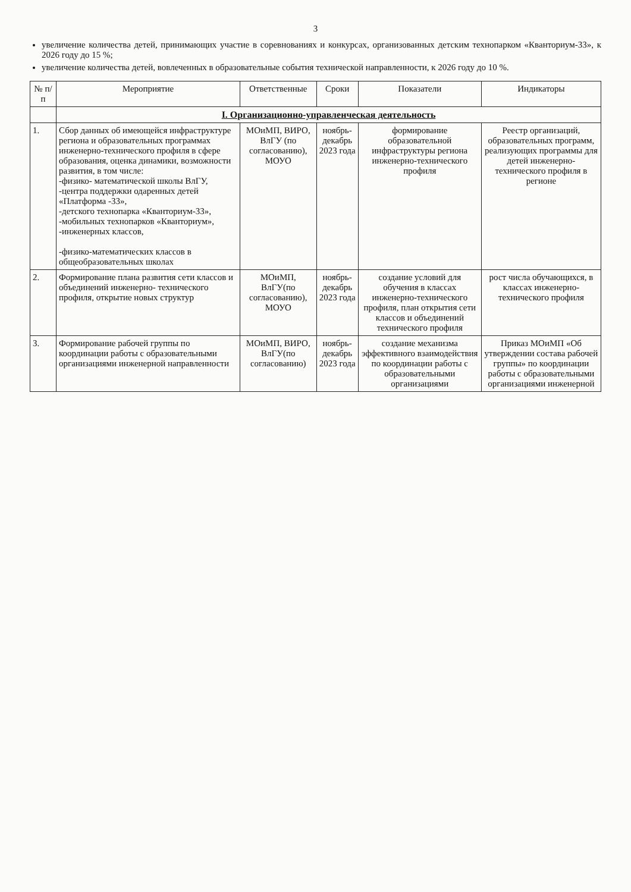3
увеличение количества детей, принимающих участие в соревнованиях и конкурсах, организованных детским технопарком «Кванториум-33», к 2026 году до 15 %;
увеличение количества детей, вовлеченных в образовательные события технической направленности, к 2026 году до 10 %.
| № п/п | Мероприятие | Ответственные | Сроки | Показатели | Индикаторы |
| --- | --- | --- | --- | --- | --- |
| | I. Организационно-управленческая деятельность | | | | |
| 1. | Сбор данных об имеющейся инфраструктуре региона и образовательных программах инженерно-технического профиля в сфере образования, оценка динамики, возможности развития, в том числе: -физико- математической школы ВлГУ, -центра поддержки одаренных детей «Платформа -33», -детского технопарка «Кванториум-33», -мобильных технопарков «Кванториум», -инженерных классов, -физико-математических классов в общеобразовательных школах | МОиМП, ВИРО, ВлГУ (по согласованию), МОУО | ноябрь-декабрь 2023 года | формирование образовательной инфраструктуры региона инженерно-технического профиля | Реестр организаций, образовательных программ, реализующих программы для детей инженерно-технического профиля в регионе |
| 2. | Формирование плана развития сети классов и объединений инженерно- технического профиля, открытие новых структур | МОиМП, ВлГУ(по согласованию), МОУО | ноябрь-декабрь 2023 года | создание условий для обучения в классах инженерно-технического профиля, план открытия сети классов и объединений технического профиля | рост числа обучающихся, в классах инженерно-технического профиля |
| 3. | Формирование рабочей группы по координации работы с образовательными организациями инженерной направленности | МОиМП, ВИРО, ВлГУ(по согласованию) | ноябрь-декабрь 2023 года | создание механизма эффективного взаимодействия по координации работы с образовательными организациями | Приказ МОиМП «Об утверждении состава рабочей группы» по координации работы с образовательными организациями инженерной |